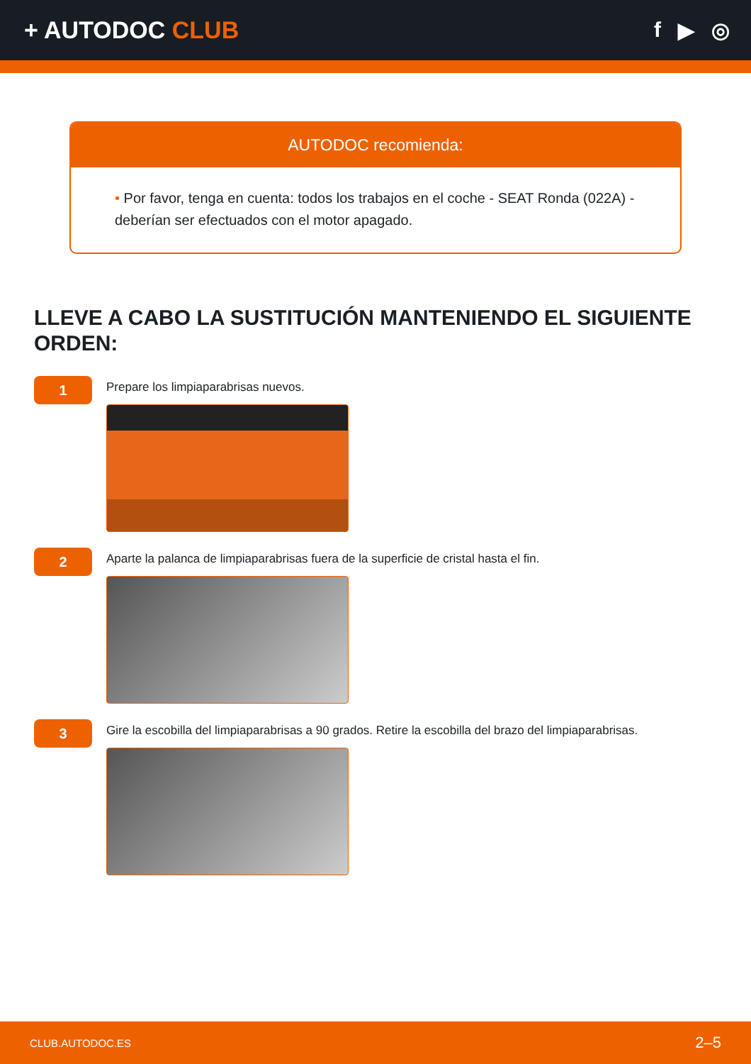+ AUTODOC CLUB f ▶ ◎
AUTODOC recomienda:
• Por favor, tenga en cuenta: todos los trabajos en el coche - SEAT Ronda (022A) - deberían ser efectuados con el motor apagado.
LLEVE A CABO LA SUSTITUCIÓN MANTENIENDO EL SIGUIENTE ORDEN:
1
Prepare los limpiaparabrisas nuevos.
2
Aparte la palanca de limpiaparabrisas fuera de la superficie de cristal hasta el fin.
3
Gire la escobilla del limpiaparabrisas a 90 grados. Retire la escobilla del brazo del limpiaparabrisas.
CLUB.AUTODOC.ES 2–5